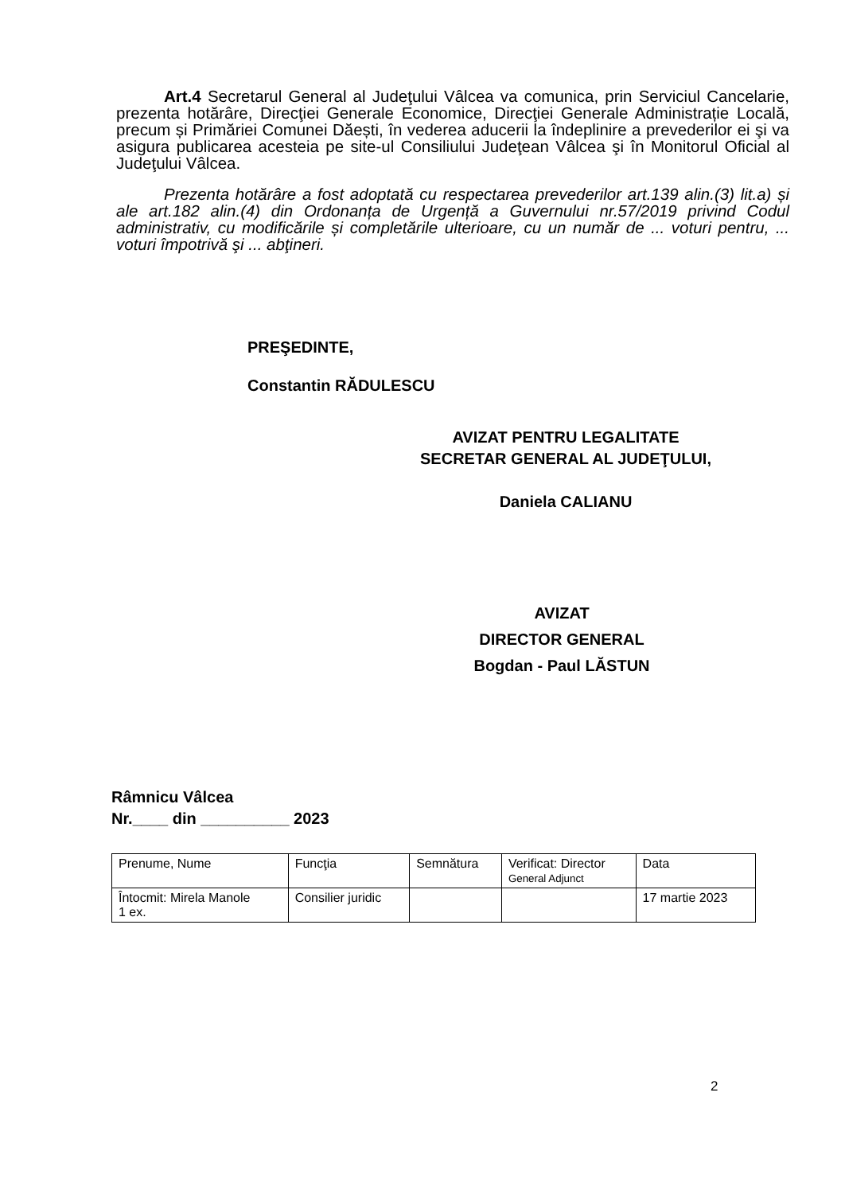Art.4 Secretarul General al Judeţului Vâlcea va comunica, prin Serviciul Cancelarie, prezenta hotărâre, Direcţiei Generale Economice, Direcţiei Generale Administrație Locală, precum și Primăriei Comunei Dăești, în vederea aducerii la îndeplinire a prevederilor ei şi va asigura publicarea acesteia pe site-ul Consiliului Judeţean Vâlcea şi în Monitorul Oficial al Judeţului Vâlcea.
Prezenta hotărâre a fost adoptată cu respectarea prevederilor art.139 alin.(3) lit.a) și ale art.182 alin.(4) din Ordonanța de Urgență a Guvernului nr.57/2019 privind Codul administrativ, cu modificările și completările ulterioare, cu un număr de ... voturi pentru, ... voturi împotrivă şi ... abţineri.
PREŞEDINTE,
Constantin RĂDULESCU
AVIZAT PENTRU LEGALITATE
SECRETAR GENERAL AL JUDEŢULUI,
Daniela CALIANU
AVIZAT
DIRECTOR GENERAL
Bogdan - Paul LĂSTUN
Râmnicu Vâlcea
Nr.____ din __________ 2023
| Prenume, Nume | Funcţia | Semnătura | Verificat: Director General Adjunct | Data |
| Întocmit: Mirela Manole 1 ex. | Consilier juridic | | | 17 martie 2023 |
2